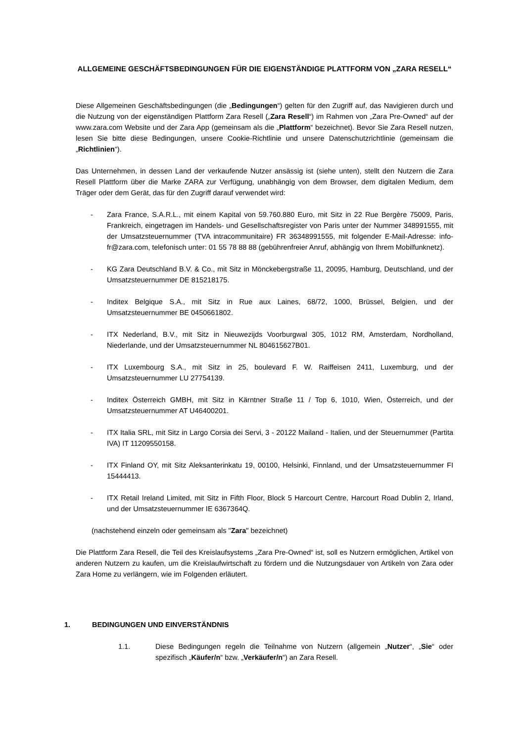ALLGEMEINE GESCHÄFTSBEDINGUNGEN FÜR DIE EIGENSTÄNDIGE PLATTFORM VON „ZARA RESELL“
Diese Allgemeinen Geschäftsbedingungen (die „Bedingungen“) gelten für den Zugriff auf, das Navigieren durch und die Nutzung von der eigenständigen Plattform Zara Resell („Zara Resell“) im Rahmen von „Zara Pre-Owned“ auf der www.zara.com Website und der Zara App (gemeinsam als die „Plattform“ bezeichnet). Bevor Sie Zara Resell nutzen, lesen Sie bitte diese Bedingungen, unsere Cookie-Richtlinie und unsere Datenschutzrichtlinie (gemeinsam die „Richtlinien“).
Das Unternehmen, in dessen Land der verkaufende Nutzer ansässig ist (siehe unten), stellt den Nutzern die Zara Resell Plattform über die Marke ZARA zur Verfügung, unabhängig von dem Browser, dem digitalen Medium, dem Träger oder dem Gerät, das für den Zugriff darauf verwendet wird:
- Zara France, S.A.R.L., mit einem Kapital von 59.760.880 Euro, mit Sitz in 22 Rue Bergère 75009, Paris, Frankreich, eingetragen im Handels- und Gesellschaftsregister von Paris unter der Nummer 348991555, mit der Umsatzsteuernummer (TVA intracommunitaire) FR 36348991555, mit folgender E-Mail-Adresse: info-fr@zara.com, telefonisch unter: 01 55 78 88 88 (gebührenfreier Anruf, abhängig von Ihrem Mobilfunknetz).
- KG Zara Deutschland B.V. & Co., mit Sitz in Mönckebergstraße 11, 20095, Hamburg, Deutschland, und der Umsatzsteuernummer DE 815218175.
- Inditex Belgique S.A., mit Sitz in Rue aux Laines, 68/72, 1000, Brüssel, Belgien, und der Umsatzsteuernummer BE 0450661802.
- ITX Nederland, B.V., mit Sitz in Nieuwezijds Voorburgwal 305, 1012 RM, Amsterdam, Nordholland, Niederlande, und der Umsatzsteuernummer NL 804615627B01.
- ITX Luxembourg S.A., mit Sitz in 25, boulevard F. W. Raiffeisen 2411, Luxemburg, und der Umsatzsteuernummer LU 27754139.
- Inditex Österreich GMBH, mit Sitz in Kärntner Straße 11 / Top 6, 1010, Wien, Österreich, und der Umsatzsteuernummer AT U46400201.
- ITX Italia SRL, mit Sitz in Largo Corsia dei Servi, 3 - 20122 Mailand - Italien, und der Steuernummer (Partita IVA) IT 11209550158.
- ITX Finland OY, mit Sitz Aleksanterinkatu 19, 00100, Helsinki, Finnland, und der Umsatzsteuernummer FI 15444413.
- ITX Retail Ireland Limited, mit Sitz in Fifth Floor, Block 5 Harcourt Centre, Harcourt Road Dublin 2, Irland, und der Umsatzsteuernummer IE 6367364Q.
(nachstehend einzeln oder gemeinsam als "Zara" bezeichnet)
Die Plattform Zara Resell, die Teil des Kreislaufsystems „Zara Pre-Owned“ ist, soll es Nutzern ermöglichen, Artikel von anderen Nutzern zu kaufen, um die Kreislaufwirtschaft zu fördern und die Nutzungsdauer von Artikeln von Zara oder Zara Home zu verlängern, wie im Folgenden erläutert.
1. BEDINGUNGEN UND EINVERSTÄNDNIS
1.1. Diese Bedingungen regeln die Teilnahme von Nutzern (allgemein „Nutzer“, „Sie“ oder spezifisch „Käufer/n“ bzw. „Verkäufer/n“) an Zara Resell.